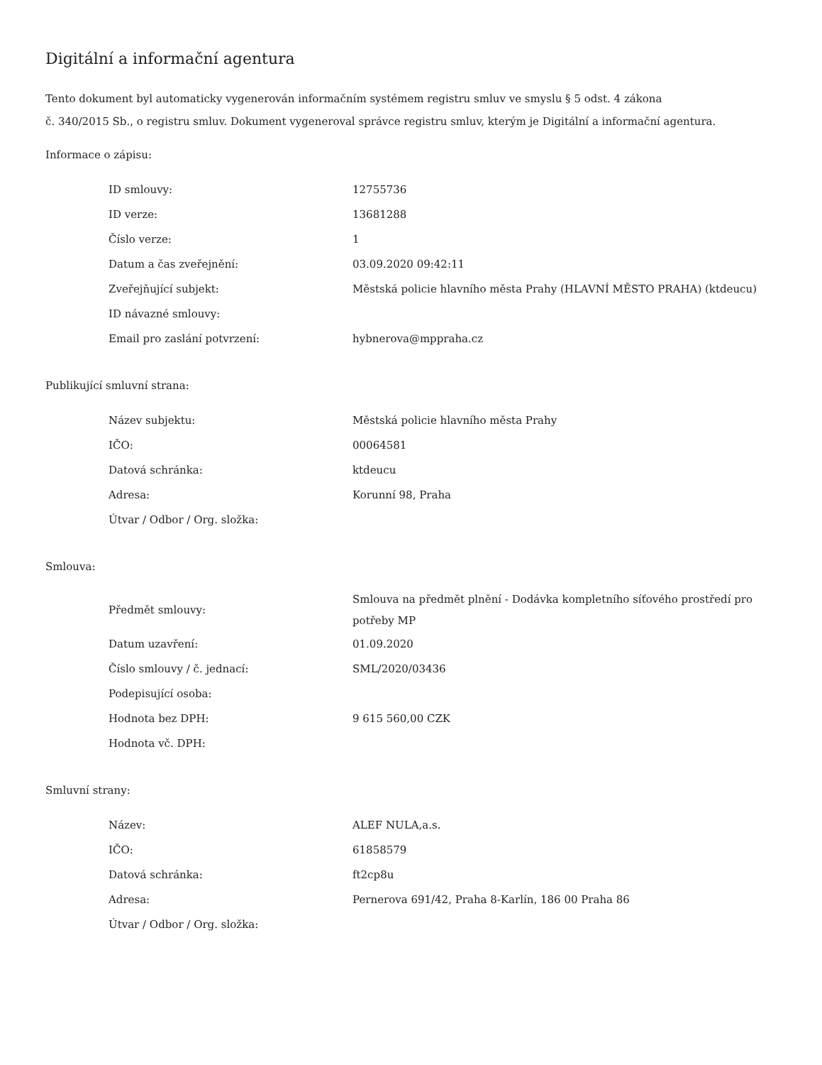Digitální a informační agentura
Tento dokument byl automaticky vygenerován informačním systémem registru smluv ve smyslu § 5 odst. 4 zákona
č. 340/2015 Sb., o registru smluv. Dokument vygeneroval správce registru smluv, kterým je Digitální a informační agentura.
Informace o zápisu:
| ID smlouvy: | 12755736 |
| ID verze: | 13681288 |
| Číslo verze: | 1 |
| Datum a čas zveřejnění: | 03.09.2020 09:42:11 |
| Zveřejňující subjekt: | Městská policie hlavního města Prahy (HLAVNÍ MĚSTO PRAHA) (ktdeucu) |
| ID návazné smlouvy: | |
| Email pro zaslání potvrzení: | hybnerova@mppraha.cz |
Publikující smluvní strana:
| Název subjektu: | Městská policie hlavního města Prahy |
| IČO: | 00064581 |
| Datová schránka: | ktdeucu |
| Adresa: | Korunní 98, Praha |
| Útvar / Odbor / Org. složka: | |
Smlouva:
| Předmět smlouvy: | Smlouva na předmět plnění - Dodávka kompletního síťového prostředí pro potřeby MP |
| Datum uzavření: | 01.09.2020 |
| Číslo smlouvy / č. jednací: | SML/2020/03436 |
| Podepisující osoba: | |
| Hodnota bez DPH: | 9 615 560,00 CZK |
| Hodnota vč. DPH: | |
Smluvní strany:
| Název: | ALEF NULA,a.s. |
| IČO: | 61858579 |
| Datová schránka: | ft2cp8u |
| Adresa: | Pernerova 691/42, Praha 8-Karlín, 186 00 Praha 86 |
| Útvar / Odbor / Org. složka: | |